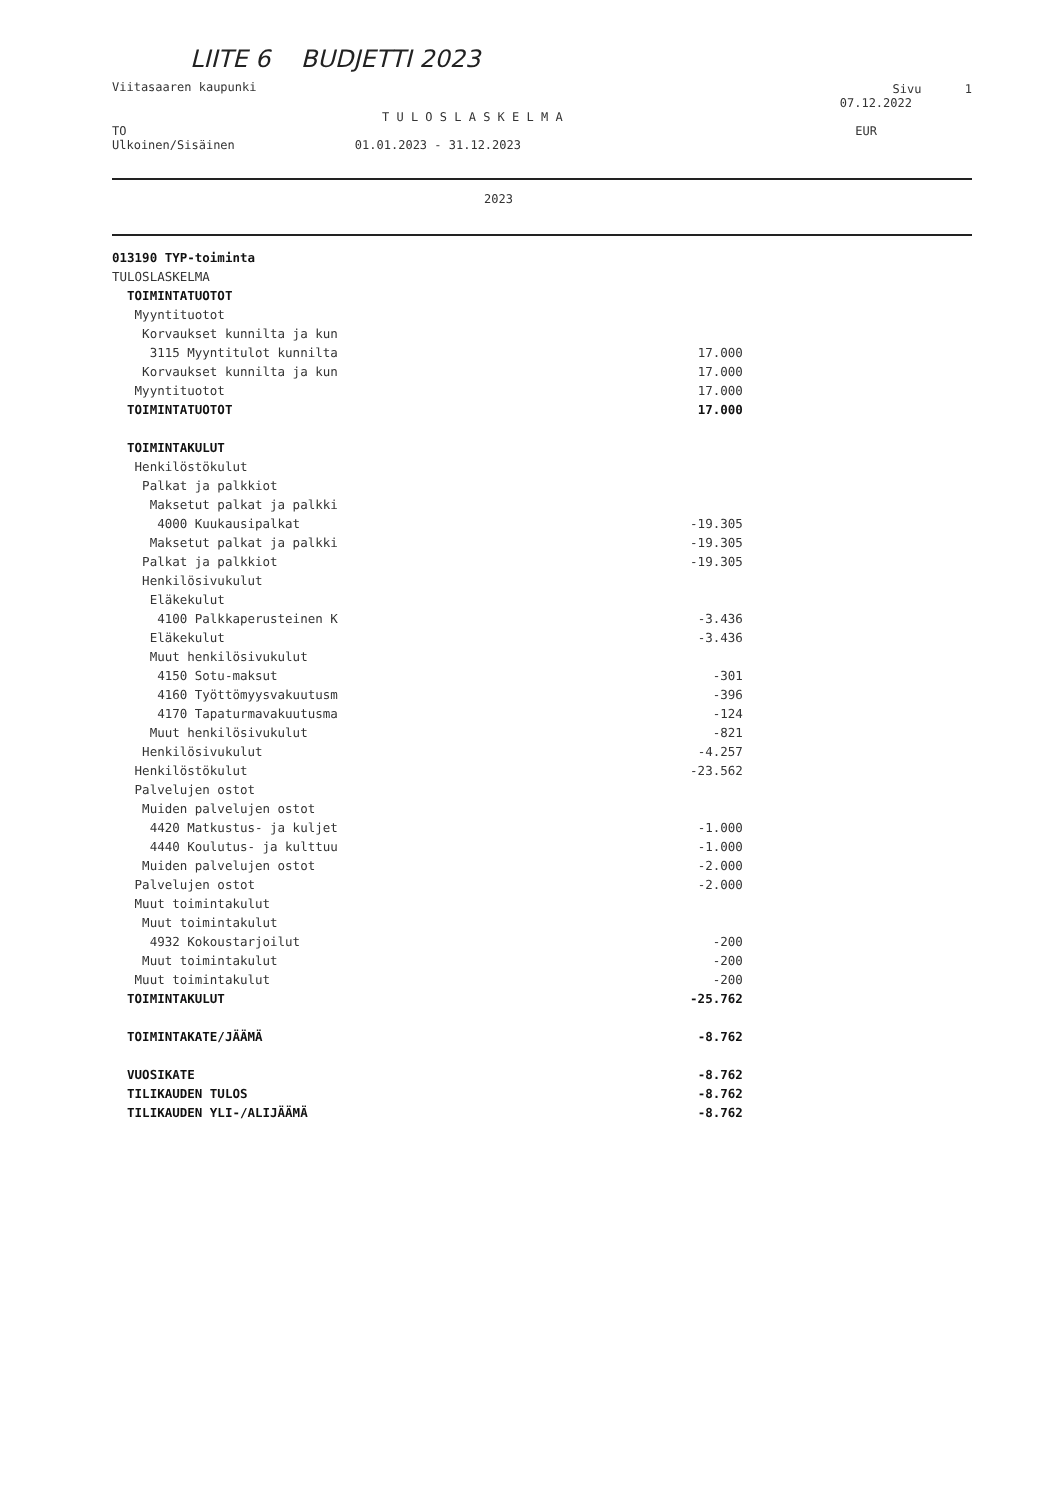LIITE 6 BUDJETTI 2023
Viitasaaren kaupunki Sivu 1
07.12.2022
T U L O S L A S K E L M A
TO EUR
Ulkoinen/Sisäinen 01.01.2023 - 31.12.2023
2023
| 013190 TYP-toiminta | |
| TULOSLASKELMA | |
| TOIMINTATUOTOT | |
| Myyntituotot | |
| Korvaukset kunnilta ja kun | |
| 3115 Myyntitulot kunnilta | 17.000 |
| Korvaukset kunnilta ja kun | 17.000 |
| Myyntituotot | 17.000 |
| TOIMINTATUOTOT | 17.000 |
| TOIMINTAKULUT | |
| Henkilöstökulut | |
| Palkat ja palkkiot | |
| Maksetut palkat ja palkki | |
| 4000 Kuukausipalkat | -19.305 |
| Maksetut palkat ja palkki | -19.305 |
| Palkat ja palkkiot | -19.305 |
| Henkilösivukulut | |
| Eläkekulut | |
| 4100 Palkkaperusteinen K | -3.436 |
| Eläkekulut | -3.436 |
| Muut henkilösivukulut | |
| 4150 Sotu-maksut | -301 |
| 4160 Työttömyysvakuutusm | -396 |
| 4170 Tapaturmavakuutusma | -124 |
| Muut henkilösivukulut | -821 |
| Henkilösivukulut | -4.257 |
| Henkilöstökulut | -23.562 |
| Palvelujen ostot | |
| Muiden palvelujen ostot | |
| 4420 Matkustus- ja kuljet | -1.000 |
| 4440 Koulutus- ja kulttuu | -1.000 |
| Muiden palvelujen ostot | -2.000 |
| Palvelujen ostot | -2.000 |
| Muut toimintakulut | |
| Muut toimintakulut | |
| 4932 Kokoustarjoilut | -200 |
| Muut toimintakulut | -200 |
| Muut toimintakulut | -200 |
| TOIMINTAKULUT | -25.762 |
| TOIMINTAKATE/JÄÄMÄ | -8.762 |
| VUOSIKATE | -8.762 |
| TILIKAUDEN TULOS | -8.762 |
| TILIKAUDEN YLI-/ALIJÄÄMÄ | -8.762 |